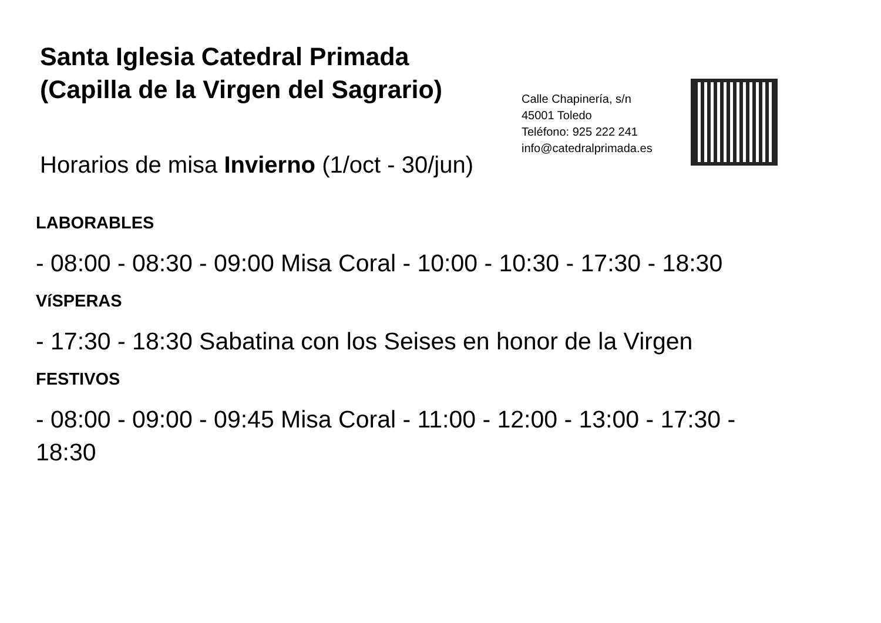Santa Iglesia Catedral Primada
(Capilla de la Virgen del Sagrario)
Horarios de misa Invierno (1/oct - 30/jun)
Calle Chapinería, s/n
45001 Toledo
Teléfono: 925 222 241
info@catedralprimada.es
LABORABLES
- 08:00 - 08:30 - 09:00 Misa Coral - 10:00 - 10:30 - 17:30 - 18:30
VíSPERAS
- 17:30 - 18:30 Sabatina con los Seises en honor de la Virgen
FESTIVOS
- 08:00 - 09:00 - 09:45 Misa Coral - 11:00 - 12:00 - 13:00 - 17:30 -
18:30